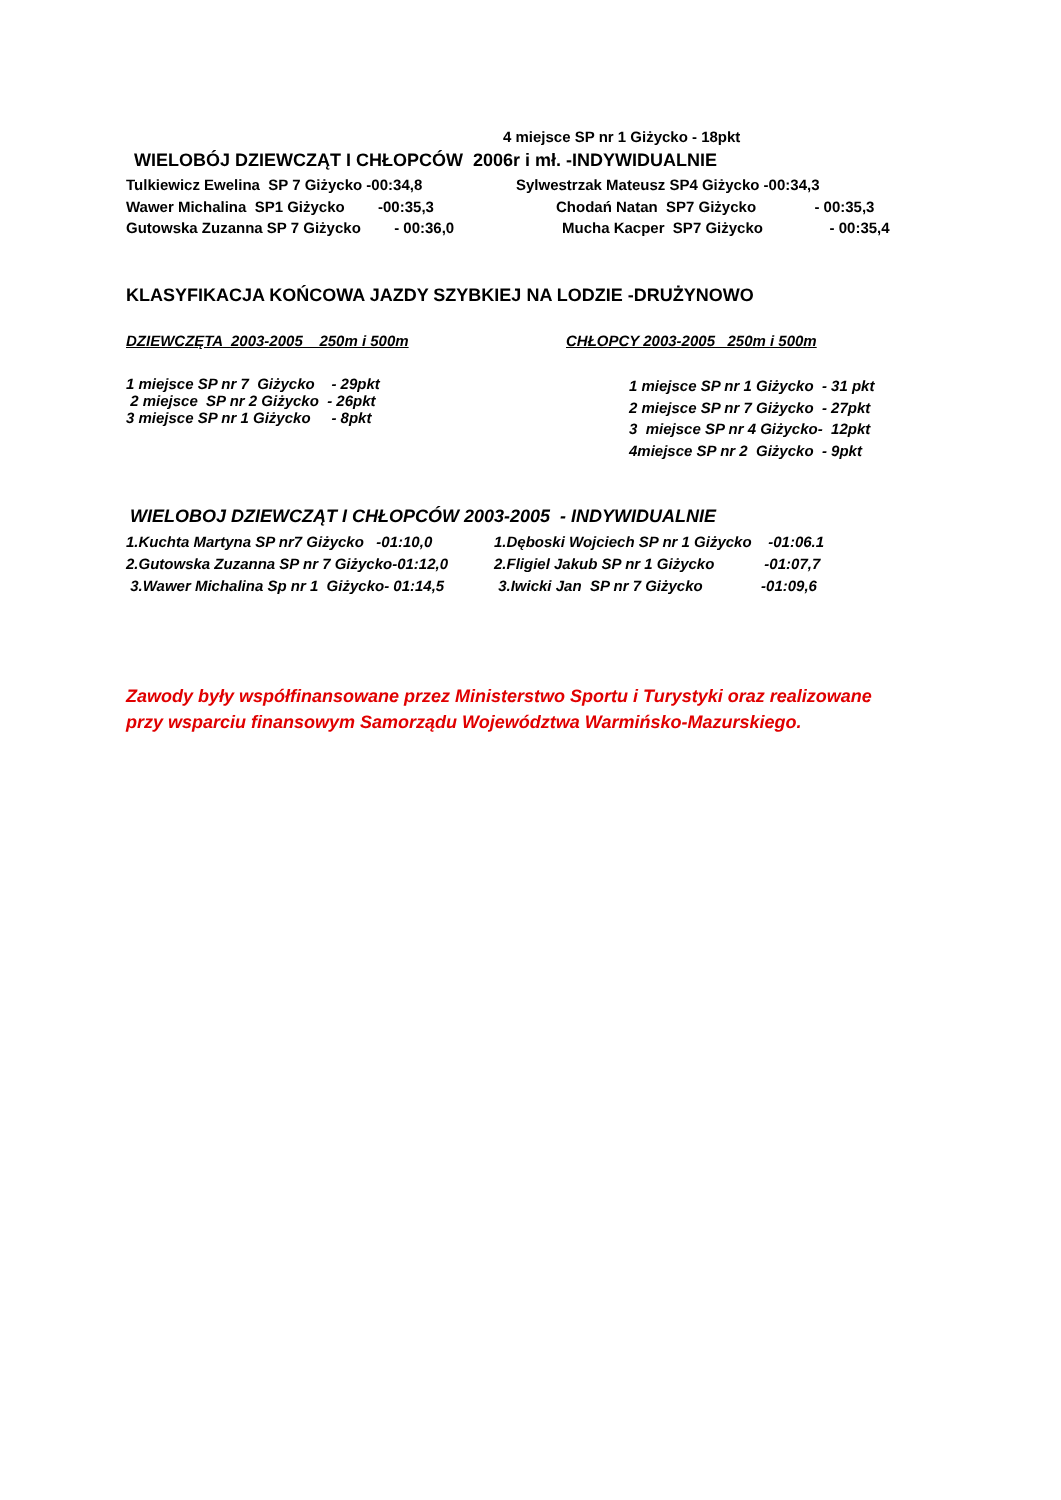4 miejsce SP nr 1 Giżycko - 18pkt
WIELOBÓJ DZIEWCZĄT I CHŁOPCÓW 2006r i mł. -INDYWIDUALNIE
Tulkiewicz Ewelina SP 7 Giżycko -00:34,8
Sylwestrzak Mateusz SP4 Giżycko -00:34,3
Wawer Michalina SP1 Giżycko -00:35,3
Chodań Natan SP7 Giżycko - 00:35,3
Gutowska Zuzanna SP 7 Giżycko - 00:36,0
Mucha Kacper SP7 Giżycko - 00:35,4
KLASYFIKACJA KOŃCOWA JAZDY SZYBKIEJ NA LODZIE -DRUŻYNOWO
DZIEWCZĘTA 2003-2005 250m i 500m
CHŁOPCY 2003-2005 250m i 500m
1 miejsce SP nr 7 Giżycko - 29pkt 2 miejsce SP nr 2 Giżycko - 26pkt 3 miejsce SP nr 1 Giżycko - 8pkt
1 miejsce SP nr 1 Giżycko - 31 pkt 2 miejsce SP nr 7 Giżycko - 27pkt 3 miejsce SP nr 4 Giżycko- 12pkt 4miejsce SP nr 2 Giżycko - 9pkt
WIELOBOJ DZIEWCZĄT I CHŁOPCÓW 2003-2005 - INDYWIDUALNIE
1.Kuchta Martyna SP nr7 Giżycko -01:10,0 2.Gutowska Zuzanna SP nr 7 Giżycko-01:12,0 3.Wawer Michalina Sp nr 1 Giżycko- 01:14,5
1.Dęboski Wojciech SP nr 1 Giżycko -01:06.1 2.Fligiel Jakub SP nr 1 Giżycko -01:07,7 3.Iwicki Jan SP nr 7 Giżycko -01:09,6
Zawody były współfinansowane przez Ministerstwo Sportu i Turystyki oraz realizowane przy wsparciu finansowym Samorządu Województwa Warmińsko-Mazurskiego.